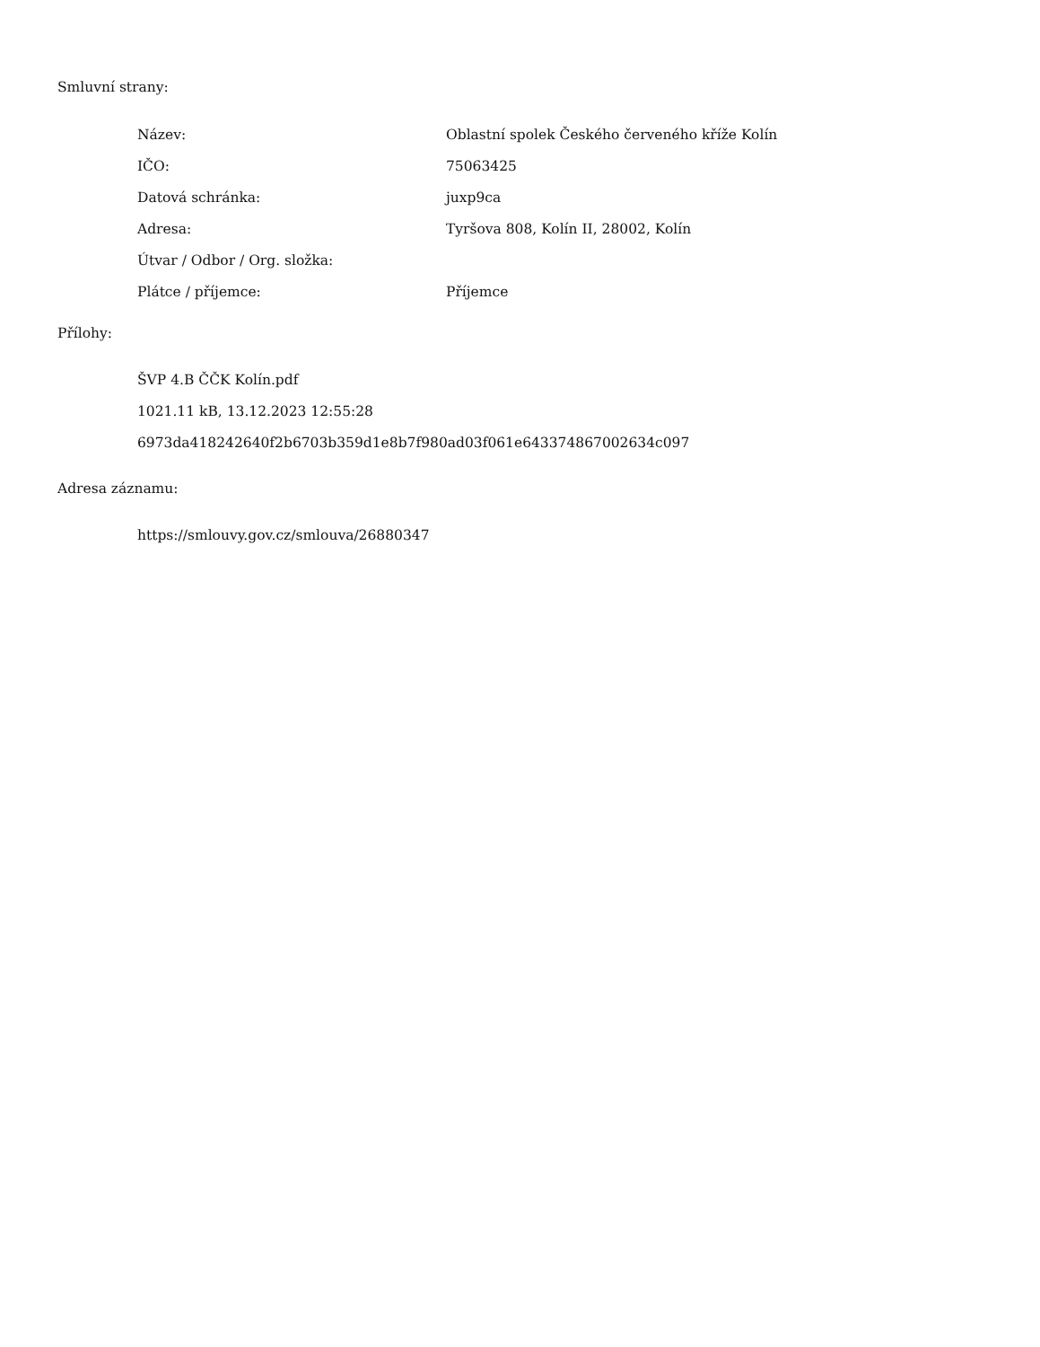Smluvní strany:
| Název: | Oblastní spolek Českého červeného kříže Kolín |
| IČO: | 75063425 |
| Datová schránka: | juxp9ca |
| Adresa: | Tyršova 808, Kolín II, 28002, Kolín |
| Útvar / Odbor / Org. složka: | |
| Plátce / příjemce: | Příjemce |
Přílohy:
ŠVP 4.B ČČK Kolín.pdf
1021.11 kB, 13.12.2023 12:55:28
6973da418242640f2b6703b359d1e8b7f980ad03f061e643374867002634c097
Adresa záznamu:
https://smlouvy.gov.cz/smlouva/26880347